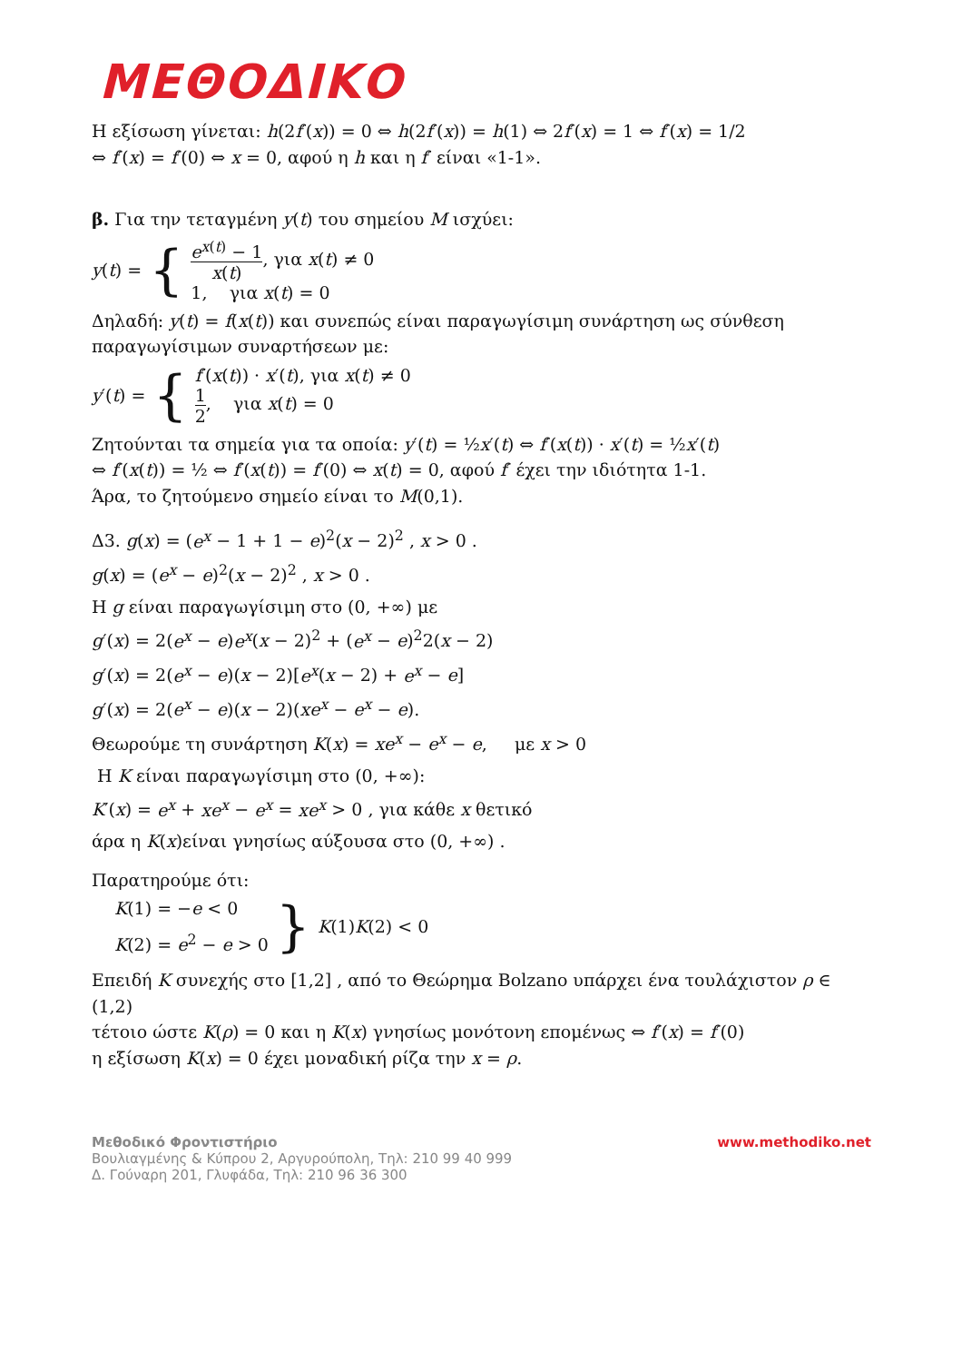ΜΕΘΟΔΙΚΟ
Η εξίσωση γίνεται: h(2f′(x)) = 0 ⇔ h(2f′(x)) = h(1) ⇔ 2f′(x) = 1 ⇔ f′(x) = 1/2
⇔ f′(x) = f′(0) ⇔ x = 0, αφού η h και η f′ είναι «1-1».
β. Για την τεταγμένη y(t) του σημείου M ισχύει:
y(t) = {
e<sup>x(t)</sup> − 1 x(t), για x(t) ≠ 0
1, για x(t) = 0
Δηλαδή: y(t) = f(x(t)) και συνεπώς είναι παραγωγίσιμη συνάρτηση ως σύνθεση παραγωγίσιμων συναρτήσεων με:
y′(t) = {
f′(x(t)) · x′(t), για x(t) ≠ 0
1 2, για x(t) = 0
Ζητούνται τα σημεία για τα οποία: y′(t) = ½x′(t) ⇔ f′(x(t)) · x′(t) = ½x′(t)
⇔ f′(x(t)) = ½ ⇔ f′(x(t)) = f′(0) ⇔ x(t) = 0, αφού f′ έχει την ιδιότητα 1-1.
Άρα, το ζητούμενο σημείο είναι το M(0,1).
Δ3. g(x) = (e<sup>x</sup> − 1 + 1 − e)<sup>2</sup>(x − 2)<sup>2</sup> , x > 0 .
g(x) = (e<sup>x</sup> − e)<sup>2</sup>(x − 2)<sup>2</sup> , x > 0 .
Η g είναι παραγωγίσιμη στο (0, +∞) με
g′(x) = 2(e<sup>x</sup> − e)e<sup>x</sup>(x − 2)<sup>2</sup> + (e<sup>x</sup> − e)<sup>2</sup>2(x − 2)
g′(x) = 2(e<sup>x</sup> − e)(x − 2)[e<sup>x</sup>(x − 2) + e<sup>x</sup> − e]
g′(x) = 2(e<sup>x</sup> − e)(x − 2)(xe<sup>x</sup> − e<sup>x</sup> − e).
Θεωρούμε τη συνάρτηση K(x) = xe<sup>x</sup> − e<sup>x</sup> − e, με x > 0
Η K είναι παραγωγίσιμη στο (0, +∞):
K′(x) = e<sup>x</sup> + xe<sup>x</sup> − e<sup>x</sup> = xe<sup>x</sup> > 0 , για κάθε x θετικό
άρα η K(x)είναι γνησίως αύξουσα στο (0, +∞) .
Παρατηρούμε ότι:
K(1) = −e < 0
K(2) = e<sup>2</sup> − e > 0
} K(1)K(2) < 0
Επειδή K συνεχής στο [1,2] , από το Θεώρημα Bolzano υπάρχει ένα τουλάχιστον ρ ∈ (1,2)
τέτοιο ώστε K(ρ) = 0 και η K(x) γνησίως μονότονη επομένως ⇔ f′(x) = f′(0)
η εξίσωση K(x) = 0 έχει μοναδική ρίζα την x = ρ.
Μεθοδικό Φροντιστήριο
Βουλιαγμένης & Κύπρου 2, Αργυρούπολη, Τηλ: 210 99 40 999
Δ. Γούναρη 201, Γλυφάδα, Τηλ: 210 96 36 300
www.methodiko.net